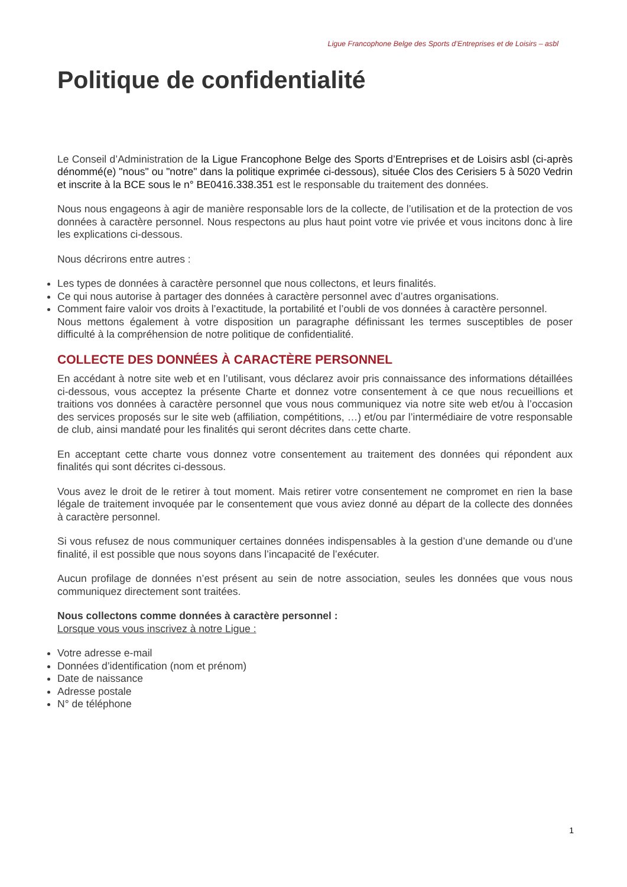Ligue Francophone Belge des Sports d’Entreprises et de Loisirs – asbl
Politique de confidentialité
Le Conseil d’Administration de la Ligue Francophone Belge des Sports d’Entreprises et de Loisirs asbl (ci-après dénommé(e) "nous" ou "notre" dans la politique exprimée ci-dessous), située Clos des Cerisiers 5 à 5020 Vedrin et inscrite à la BCE sous le n° BE0416.338.351 est le responsable du traitement des données.
Nous nous engageons à agir de manière responsable lors de la collecte, de l’utilisation et de la protection de vos données à caractère personnel. Nous respectons au plus haut point votre vie privée et vous incitons donc à lire les explications ci-dessous.
Nous décrirons entre autres :
Les types de données à caractère personnel que nous collectons, et leurs finalités.
Ce qui nous autorise à partager des données à caractère personnel avec d’autres organisations.
Comment faire valoir vos droits à l’exactitude, la portabilité et l’oubli de vos données à caractère personnel.
Nous mettons également à votre disposition un paragraphe définissant les termes susceptibles de poser difficulté à la compréhension de notre politique de confidentialité.
COLLECTE DES DONNÉES À CARACTÈRE PERSONNEL
En accédant à notre site web et en l’utilisant, vous déclarez avoir pris connaissance des informations détaillées ci-dessous, vous acceptez la présente Charte et donnez votre consentement à ce que nous recueillions et traitions vos données à caractère personnel que vous nous communiquez via notre site web et/ou à l’occasion des services proposés sur le site web (affiliation, compétitions, …) et/ou par l’intermédiaire de votre responsable de club, ainsi mandaté pour les finalités qui seront décrites dans cette charte.
En acceptant cette charte vous donnez votre consentement au traitement des données qui répondent aux finalités qui sont décrites ci-dessous.
Vous avez le droit de le retirer à tout moment. Mais retirer votre consentement ne compromet en rien la base légale de traitement invoquée par le consentement que vous aviez donné au départ de la collecte des données à caractère personnel.
Si vous refusez de nous communiquer certaines données indispensables à la gestion d’une demande ou d’une finalité, il est possible que nous soyons dans l’incapacité de l’exécuter.
Aucun profilage de données n’est présent au sein de notre association, seules les données que vous nous communiquez directement sont traitées.
Nous collectons comme données à caractère personnel :
Lorsque vous vous inscrivez à notre Ligue :
Votre adresse e-mail
Données d’identification (nom et prénom)
Date de naissance
Adresse postale
N° de téléphone
1